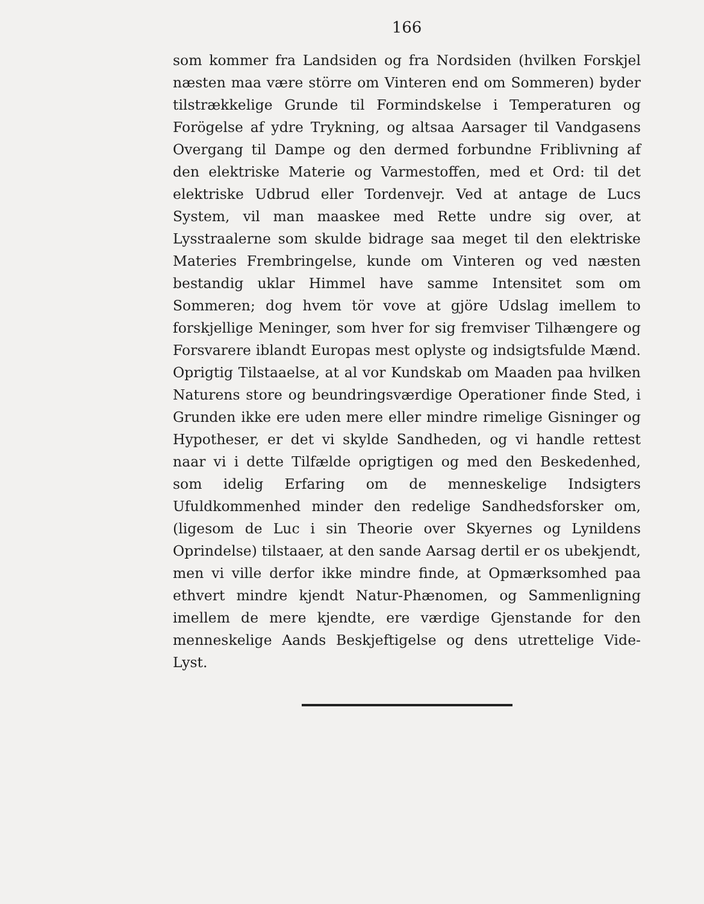166
som kommer fra Landsiden og fra Nordsiden (hvilken Forskjel næsten maa være större om Vinteren end om Sommeren) byder tilstrækkelige Grunde til Formindskelse i Temperaturen og Forögelse af ydre Trykning, og altsaa Aarsager til Vandgasens Overgang til Dampe og den dermed forbundne Friblivning af den elektriske Materie og Varmestoffen, med et Ord: til det elektriske Udbrud eller Tordenvejr. Ved at antage de Lucs System, vil man maaskee med Rette undre sig over, at Lysstraalerne som skulde bidrage saa meget til den elektriske Materies Frembringelse, kunde om Vinteren og ved næsten bestandig uklar Himmel have samme Intensitet som om Sommeren; dog hvem tör vove at gjöre Udslag imellem to forskjellige Meninger, som hver for sig fremviser Tilhængere og Forsvarere iblandt Europas mest oplyste og indsigtsfulde Mænd. Oprigtig Tilstaaelse, at al vor Kundskab om Maaden paa hvilken Naturens store og beundringsværdige Operationer finde Sted, i Grunden ikke ere uden mere eller mindre rimelige Gisninger og Hypotheser, er det vi skylde Sandheden, og vi handle rettest naar vi i dette Tilfælde oprigtigen og med den Beskedenhed, som idelig Erfaring om de menneskelige Indsigters Ufuldkommenhed minder den redelige Sandhedsforsker om, (ligesom de Luc i sin Theorie over Skyernes og Lynildens Oprindelse) tilstaaer, at den sande Aarsag dertil er os ubekjendt, men vi ville derfor ikke mindre finde, at Opmærksomhed paa ethvert mindre kjendt Natur-Phænomen, og Sammenligning imellem de mere kjendte, ere værdige Gjenstande for den menneskelige Aands Beskjeftigelse og dens utrettelige Vide-Lyst.